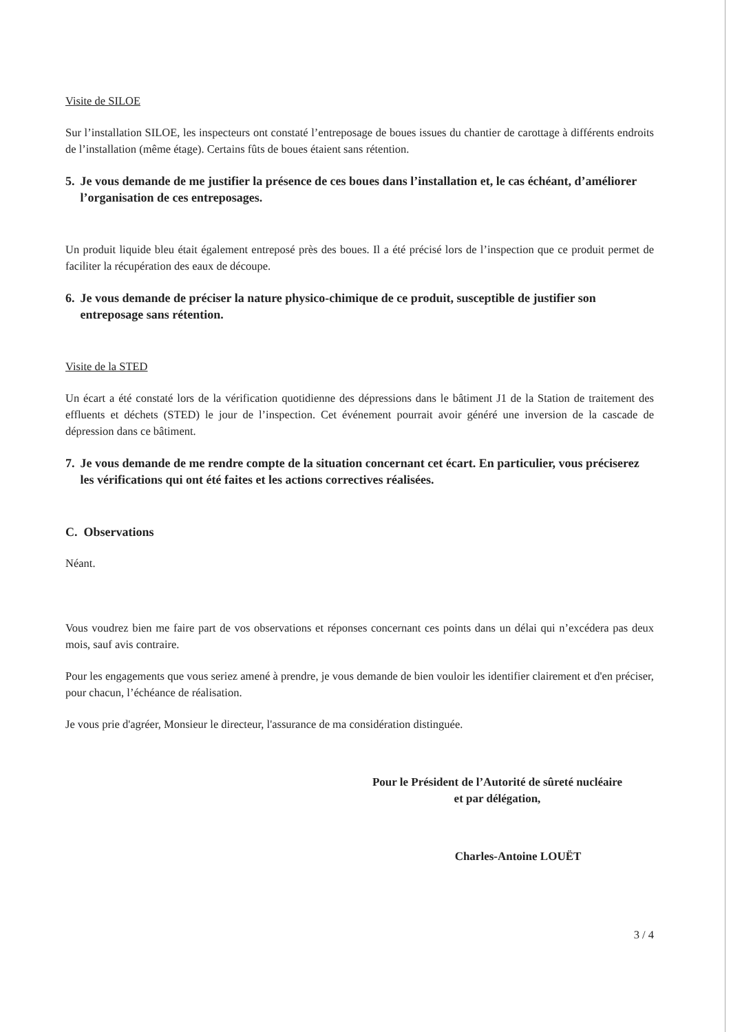Visite de SILOE
Sur l’installation SILOE, les inspecteurs ont constaté l’entreposage de boues issues du chantier de carottage à différents endroits de l’installation (même étage). Certains fûts de boues étaient sans rétention.
5. Je vous demande de me justifier la présence de ces boues dans l’installation et, le cas échéant, d’améliorer l’organisation de ces entreposages.
Un produit liquide bleu était également entreposé près des boues. Il a été précisé lors de l’inspection que ce produit permet de faciliter la récupération des eaux de découpe.
6. Je vous demande de préciser la nature physico-chimique de ce produit, susceptible de justifier son entreposage sans rétention.
Visite de la STED
Un écart a été constaté lors de la vérification quotidienne des dépressions dans le bâtiment J1 de la Station de traitement des effluents et déchets (STED) le jour de l’inspection. Cet événement pourrait avoir généré une inversion de la cascade de dépression dans ce bâtiment.
7. Je vous demande de me rendre compte de la situation concernant cet écart. En particulier, vous préciserez les vérifications qui ont été faites et les actions correctives réalisées.
C. Observations
Néant.
Vous voudrez bien me faire part de vos observations et réponses concernant ces points dans un délai qui n’excédera pas deux mois, sauf avis contraire.
Pour les engagements que vous seriez amené à prendre, je vous demande de bien vouloir les identifier clairement et d'en préciser, pour chacun, l’échéance de réalisation.
Je vous prie d'agréer, Monsieur le directeur, l'assurance de ma considération distinguée.
Pour le Président de l’Autorité de sûreté nucléaire
et par délégation,
Charles-Antoine LOUËT
3 / 4